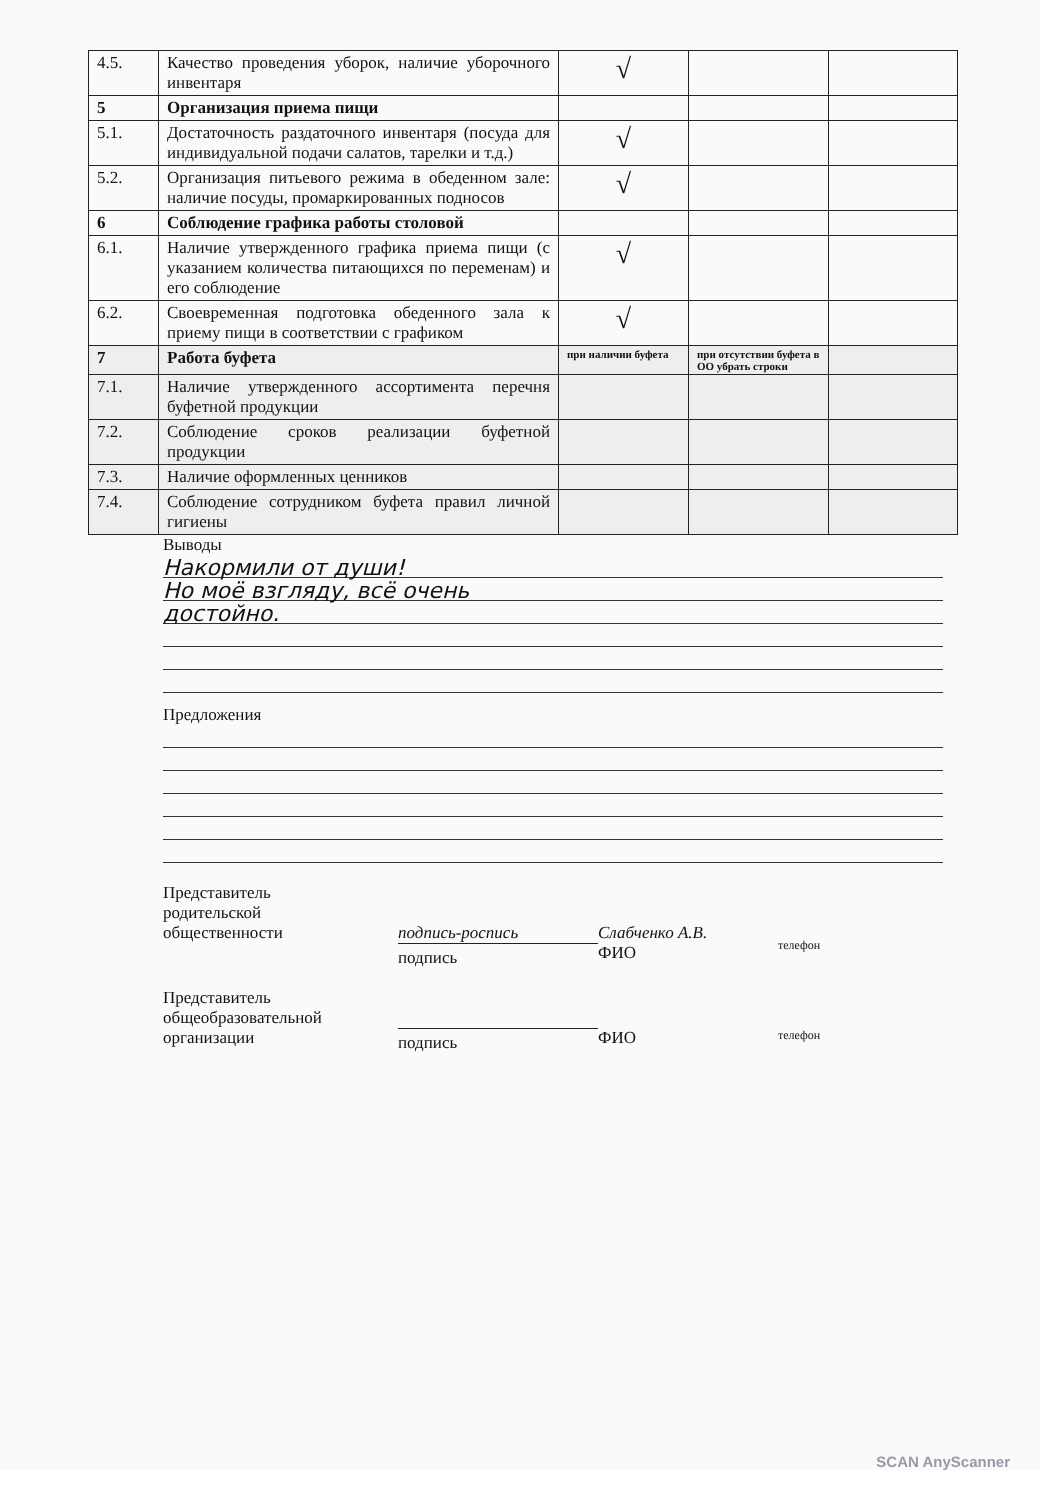| 4.5. | Качество проведения уборок, наличие уборочного инвентаря | √ | | |
| 5 | Организация приема пищи | | | |
| 5.1. | Достаточность раздаточного инвентаря (посуда для индивидуальной подачи салатов, тарелки и т.д.) | √ | | |
| 5.2. | Организация питьевого режима в обеденном зале: наличие посуды, промаркированных подносов | √ | | |
| 6 | Соблюдение графика работы столовой | | | |
| 6.1. | Наличие утвержденного графика приема пищи (с указанием количества питающихся по переменам) и его соблюдение | √ | | |
| 6.2. | Своевременная подготовка обеденного зала к приему пищи в соответствии с графиком | √ | | |
| 7 | Работа буфета | при наличии буфета | при отсутствии буфета в ОО убрать строки | |
| 7.1. | Наличие утвержденного ассортимента перечня буфетной продукции | | | |
| 7.2. | Соблюдение сроков реализации буфетной продукции | | | |
| 7.3. | Наличие оформленных ценников | | | |
| 7.4. | Соблюдение сотрудником буфета правил личной гигиены | | | |
Выводы
Накормили от души!
Но моё взгляду, всё очень
достойно.
Предложения
Представитель
родительской
общественности
подпись-роспись
подпись
Слабченко А.В.
ФИО
телефон
Представитель
общеобразовательной
организации
подпись
ФИО
телефон
SCAN AnyScanner